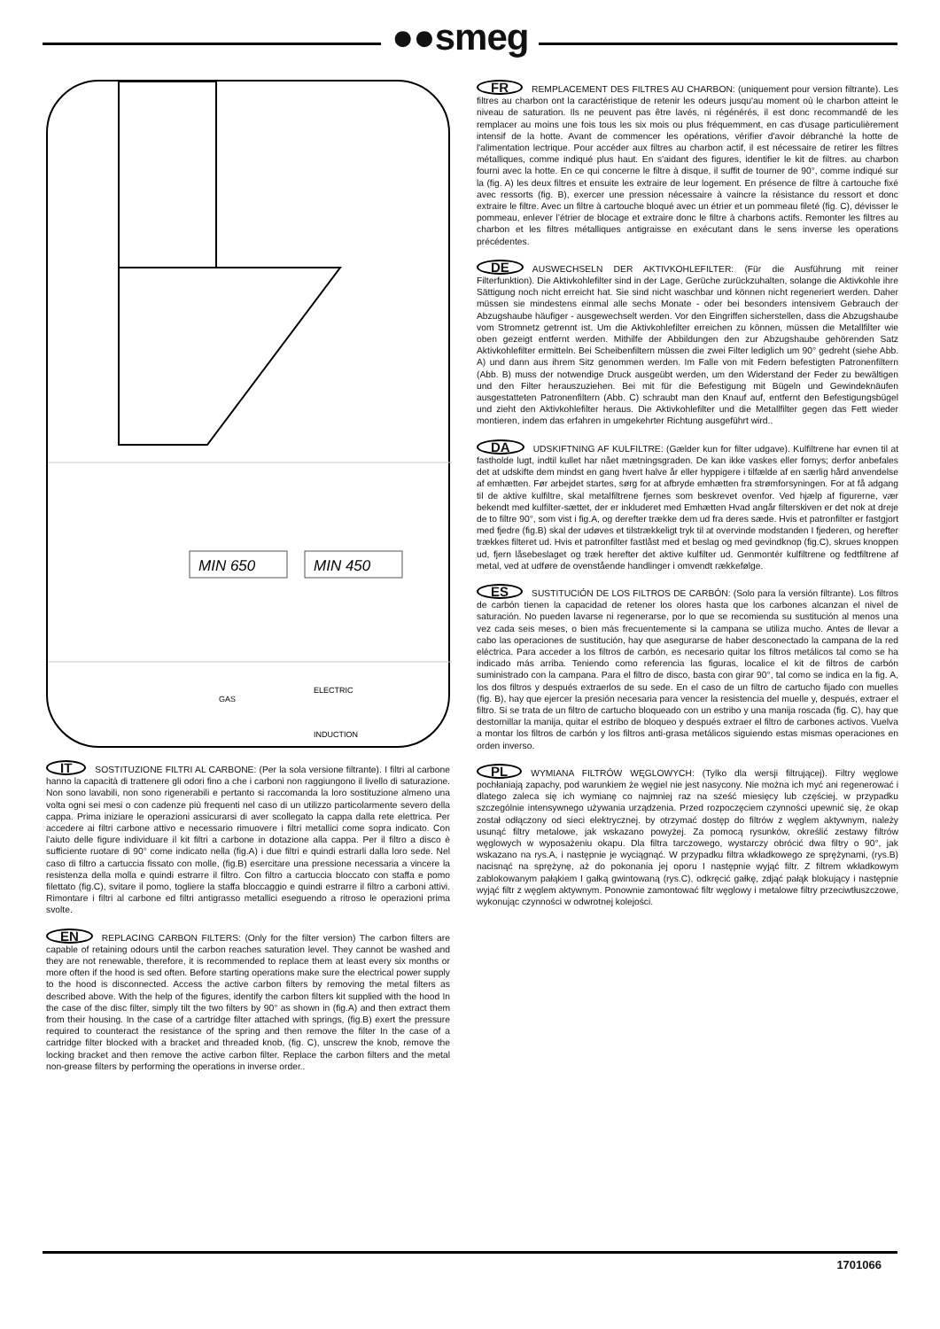●●smeg
MIN 650
MIN 450
GAS
ELECTRIC
INDUCTION
IT SOSTITUZIONE FILTRI AL CARBONE: (Per la sola versione filtrante). I filtri al carbone hanno la capacità di trattenere gli odori fino a che i carboni non raggiungono il livello di saturazione. Non sono lavabili, non sono rigenerabili e pertanto si raccomanda la loro sostituzione almeno una volta ogni sei mesi o con cadenze più frequenti nel caso di un utilizzo particolarmente severo della cappa. Prima iniziare le operazioni assicurarsi di aver scollegato la cappa dalla rete elettrica. Per accedere ai filtri carbone attivo e necessario rimuovere i filtri metallici come sopra indicato. Con l’aiuto delle figure individuare il kit filtri a carbone in dotazione alla cappa. Per il filtro a disco è sufficiente ruotare di 90° come indicato nella (fig.A) i due filtri e quindi estrarli dalla loro sede. Nel caso di filtro a cartuccia fissato con molle, (fig.B) esercitare una pressione necessaria a vincere la resistenza della molla e quindi estrarre il filtro. Con filtro a cartuccia bloccato con staffa e pomo filettato (fig.C), svitare il pomo, togliere la staffa bloccaggio e quindi estrarre il filtro a carboni attivi. Rimontare i filtri al carbone ed filtri antigrasso metallici eseguendo a ritroso le operazioni prima svolte.
EN REPLACING CARBON FILTERS: (Only for the filter version) The carbon filters are capable of retaining odours until the carbon reaches saturation level. They cannot be washed and they are not renewable, therefore, it is recommended to replace them at least every six months or more often if the hood is sed often. Before starting operations make sure the electrical power supply to the hood is disconnected. Access the active carbon filters by removing the metal filters as described above. With the help of the figures, identify the carbon filters kit supplied with the hood In the case of the disc filter, simply tilt the two filters by 90° as shown in (fig.A) and then extract them from their housing. In the case of a cartridge filter attached with springs, (fig.B) exert the pressure required to counteract the resistance of the spring and then remove the filter In the case of a cartridge filter blocked with a bracket and threaded knob, (fig. C), unscrew the knob, remove the locking bracket and then remove the active carbon filter. Replace the carbon filters and the metal non-grease filters by performing the operations in inverse order..
FR REMPLACEMENT DES FILTRES AU CHARBON: (uniquement pour version filtrante). Les filtres au charbon ont la caractéristique de retenir les odeurs jusqu'au moment où le charbon atteint le niveau de saturation. Ils ne peuvent pas être lavés, ni régénérés, il est donc recommandé de les remplacer au moins une fois tous les six mois ou plus fréquemment, en cas d'usage particulièrement intensif de la hotte. Avant de commencer les opérations, vérifier d'avoir débranché la hotte de l'alimentation lectrique. Pour accéder aux filtres au charbon actif, il est nécessaire de retirer les filtres métalliques, comme indiqué plus haut. En s'aidant des figures, identifier le kit de filtres. au charbon fourni avec la hotte. En ce qui concerne le filtre à disque, il suffit de tourner de 90°, comme indiqué sur la (fig. A) les deux filtres et ensuite les extraire de leur logement. En présence de filtre à cartouche fixé avec ressorts (fig. B), exercer une pression nécessaire à vaincre la résistance du ressort et donc extraire le filtre. Avec un filtre à cartouche bloqué avec un étrier et un pommeau fileté (fig. C), dévisser le pommeau, enlever l’étrier de blocage et extraire donc le filtre à charbons actifs. Remonter les filtres au charbon et les filtres métalliques antigraisse en exécutant dans le sens inverse les operations précédentes.
DE AUSWECHSELN DER AKTIVKOHLEFILTER: (Für die Ausführung mit reiner Filterfunktion). Die Aktivkohlefilter sind in der Lage, Gerüche zurückzuhalten, solange die Aktivkohle ihre Sättigung noch nicht erreicht hat. Sie sind nicht waschbar und können nicht regeneriert werden. Daher müssen sie mindestens einmal alle sechs Monate - oder bei besonders intensivem Gebrauch der Abzugshaube häufiger - ausgewechselt werden. Vor den Eingriffen sicherstellen, dass die Abzugshaube vom Stromnetz getrennt ist. Um die Aktivkohlefilter erreichen zu können, müssen die Metallfilter wie oben gezeigt entfernt werden. Mithilfe der Abbildungen den zur Abzugshaube gehörenden Satz Aktivkohlefilter ermitteln. Bei Scheibenfiltern müssen die zwei Filter lediglich um 90° gedreht (siehe Abb. A) und dann aus ihrem Sitz genommen werden. Im Falle von mit Federn befestigten Patronenfiltern (Abb. B) muss der notwendige Druck ausgeübt werden, um den Widerstand der Feder zu bewältigen und den Filter herauszuziehen. Bei mit für die Befestigung mit Bügeln und Gewindeknäufen ausgestatteten Patronenfiltern (Abb. C) schraubt man den Knauf auf, entfernt den Befestigungsbügel und zieht den Aktivkohlefilter heraus. Die Aktivkohlefilter und die Metallfilter gegen das Fett wieder montieren, indem das erfahren in umgekehrter Richtung ausgeführt wird..
DA UDSKIFTNING AF KULFILTRE: (Gælder kun for filter udgave). Kulfiltrene har evnen til at fastholde lugt, indtil kullet har nået mætningsgraden. De kan ikke vaskes eller fornys; derfor anbefales det at udskifte dem mindst en gang hvert halve år eller hyppigere i tilfælde af en særlig hård anvendelse af emhætten. Før arbejdet startes, sørg for at afbryde emhætten fra strømforsyningen. For at få adgang til de aktive kulfiltre, skal metalfiltrene fjernes som beskrevet ovenfor. Ved hjælp af figurerne, vær bekendt med kulfilter-sættet, der er inkluderet med Emhætten Hvad angår filterskiven er det nok at dreje de to filtre 90°, som vist i fig.A, og derefter trække dem ud fra deres sæde. Hvis et patronfilter er fastgjort med fjedre (fig.B) skal der udøves et tilstrækkeligt tryk til at overvinde modstanden I fjederen, og herefter trækkes filteret ud. Hvis et patronfilter fastlåst med et beslag og med gevindknop (fig.C), skrues knoppen ud, fjern låsebeslaget og træk herefter det aktive kulfilter ud. Genmontér kulfiltrene og fedtfiltrene af metal, ved at udføre de ovenstående handlinger i omvendt rækkefølge.
ES SUSTITUCIÓN DE LOS FILTROS DE CARBÓN: (Solo para la versión filtrante). Los filtros de carbón tienen la capacidad de retener los olores hasta que los carbones alcanzan el nivel de saturación. No pueden lavarse ni regenerarse, por lo que se recomienda su sustitución al menos una vez cada seis meses, o bien más frecuentemente si la campana se utiliza mucho. Antes de llevar a cabo las operaciones de sustitución, hay que asegurarse de haber desconectado la campana de la red eléctrica. Para acceder a los filtros de carbón, es necesario quitar los filtros metálicos tal como se ha indicado más arriba. Teniendo como referencia las figuras, localice el kit de filtros de carbón suministrado con la campana. Para el filtro de disco, basta con girar 90°, tal como se indica en la fig. A, los dos filtros y después extraerlos de su sede. En el caso de un filtro de cartucho fijado con muelles (fig. B), hay que ejercer la presión necesaria para vencer la resistencia del muelle y, después, extraer el filtro. Si se trata de un filtro de cartucho bloqueado con un estribo y una manija roscada (fig. C), hay que destornillar la manija, quitar el estribo de bloqueo y después extraer el filtro de carbones activos. Vuelva a montar los filtros de carbón y los filtros anti-grasa metálicos siguiendo estas mismas operaciones en orden inverso.
PL WYMIANA FILTRÓW WĘGLOWYCH: (Tylko dla wersji filtrującej). Filtry węglowe pochłaniają zapachy, pod warunkiem że węgiel nie jest nasycony. Nie można ich myć ani regenerować i dlatego zaleca się ich wymianę co najmniej raz na sześć miesięcy lub częściej, w przypadku szczególnie intensywnego używania urządzenia. Przed rozpoczęciem czynności upewnić się, że okap został odłączony od sieci elektrycznej. by otrzymać dostęp do filtrów z węglem aktywnym, należy usunąć filtry metalowe, jak wskazano powyżej. Za pomocą rysunków, określić zestawy filtrów węglowych w wyposażeniu okapu. Dla filtra tarczowego, wystarczy obrócić dwa filtry o 90°, jak wskazano na rys.A, i następnie je wyciągnąć. W przypadku filtra wkładkowego ze sprężynami, (rys.B) nacisnąć na sprężynę, aż do pokonania jej oporu I następnie wyjąć filtr. Z filtrem wkładkowym zablokowanym pałąkiem I gałką gwintowaną (rys.C), odkręcić gałkę, zdjąć pałąk blokujący i następnie wyjąć filtr z węglem aktywnym. Ponownie zamontować filtr węglowy i metalowe filtry przeciwtłuszczowe, wykonując czynności w odwrotnej kolejości.
1701066